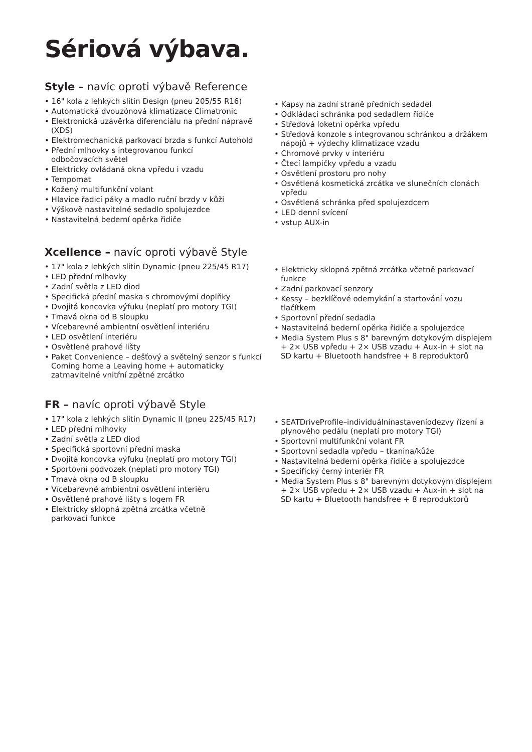Sériová výbava.
Style – navíc oproti výbavě Reference
• 16" kola z lehkých slitin Design (pneu 205/55 R16)
• Automatická dvouzónová klimatizace Climatronic
• Elektronická uzávěrka diferenciálu na přední nápravě (XDS)
• Elektromechanická parkovací brzda s funkcí Autohold
• Přední mlhovky s integrovanou funkcí
odbočovacích světel
• Elektricky ovládaná okna vpředu i vzadu
• Tempomat
• Kožený multifunkční volant
• Hlavice řadicí páky a madlo ruční brzdy v kůži
• Výškově nastavitelné sedadlo spolujezdce
• Nastavitelná bederní opěrka řidiče
• Kapsy na zadní straně předních sedadel
• Odkládací schránka pod sedadlem řidiče
• Středová loketní opěrka vpředu
• Středová konzole s integrovanou schránkou a držákem nápojů + výdechy klimatizace vzadu
• Chromové prvky v interiéru
• Čtecí lampičky vpředu a vzadu
• Osvětlení prostoru pro nohy
• Osvětlená kosmetická zrcátka ve slunečních clonách vpředu
• Osvětlená schránka před spolujezdcem
• LED denní svícení
• vstup AUX-in
Xcellence – navíc oproti výbavě Style
• 17" kola z lehkých slitin Dynamic (pneu 225/45 R17)
• LED přední mlhovky
• Zadní světla z LED diod
• Specifická přední maska s chromovými doplňky
• Dvojitá koncovka výfuku (neplatí pro motory TGI)
• Tmavá okna od B sloupku
• Vícebarevné ambientní osvětlení interiéru
• LED osvětlení interiéru
• Osvětlené prahové lišty
• Paket Convenience – dešťový a světelný senzor s funkcí Coming home a Leaving home + automaticky zatmavitelné vnitřní zpětné zrcátko
• Elektricky sklopná zpětná zrcátka včetně parkovací funkce
• Zadní parkovací senzory
• Kessy – bezklíčové odemykání a startování vozu tlačítkem
• Sportovní přední sedadla
• Nastavitelná bederní opěrka řidiče a spolujezdce
• Media System Plus s 8" barevným dotykovým displejem + 2× USB vpředu + 2× USB vzadu + Aux-in + slot na SD kartu + Bluetooth handsfree + 8 reproduktorů
FR – navíc oproti výbavě Style
• 17" kola z lehkých slitin Dynamic II (pneu 225/45 R17)
• LED přední mlhovky
• Zadní světla z LED diod
• Specifická sportovní přední maska
• Dvojitá koncovka výfuku (neplatí pro motory TGI)
• Sportovní podvozek (neplatí pro motory TGI)
• Tmavá okna od B sloupku
• Vícebarevné ambientní osvětlení interiéru
• Osvětlené prahové lišty s logem FR
• Elektricky sklopná zpětná zrcátka včetně
parkovací funkce
• SEATDriveProfile–individuálnínastaveníodezvy řízení a plynového pedálu (neplatí pro motory TGI)
• Sportovní multifunkční volant FR
• Sportovní sedadla vpředu – tkanina/kůže
• Nastavitelná bederní opěrka řidiče a spolujezdce
• Specifický černý interiér FR
• Media System Plus s 8" barevným dotykovým displejem + 2× USB vpředu + 2× USB vzadu + Aux-in + slot na SD kartu + Bluetooth handsfree + 8 reproduktorů